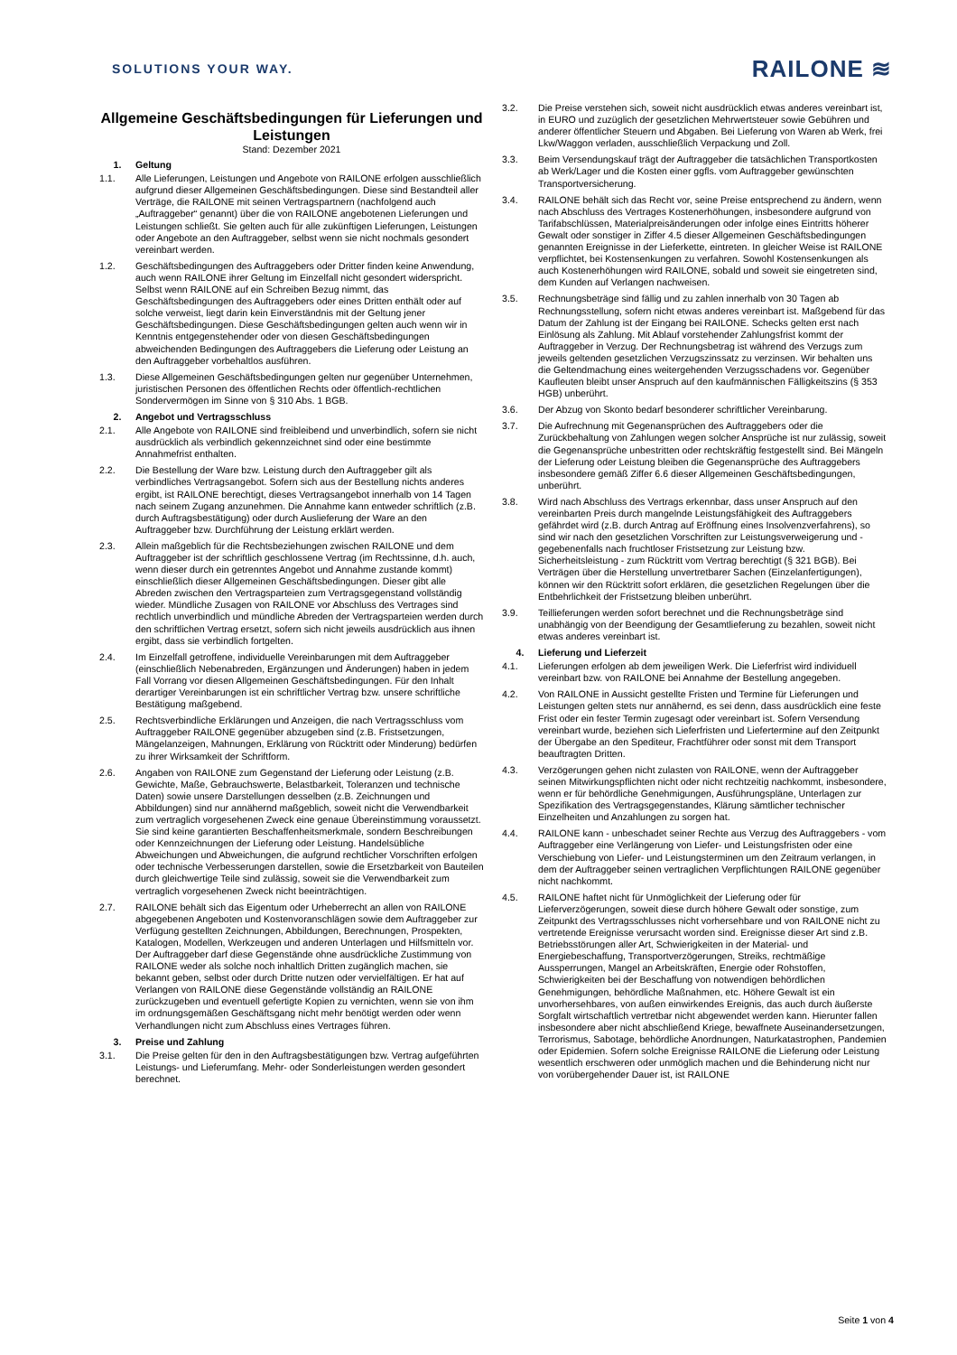SOLUTIONS YOUR WAY.
RAILONE ≋
Allgemeine Geschäftsbedingungen für Lieferungen und Leistungen
Stand: Dezember 2021
1. Geltung
1.1. Alle Lieferungen, Leistungen und Angebote von RAILONE erfolgen ausschließlich aufgrund dieser Allgemeinen Geschäftsbedingungen. Diese sind Bestandteil aller Verträge, die RAILONE mit seinen Vertragspartnern (nachfolgend auch „Auftraggeber“ genannt) über die von RAILONE angebotenen Lieferungen und Leistungen schließt. Sie gelten auch für alle zukünftigen Lieferungen, Leistungen oder Angebote an den Auftraggeber, selbst wenn sie nicht nochmals gesondert vereinbart werden.
1.2. Geschäftsbedingungen des Auftraggebers oder Dritter finden keine Anwendung, auch wenn RAILONE ihrer Geltung im Einzelfall nicht gesondert widerspricht. Selbst wenn RAILONE auf ein Schreiben Bezug nimmt, das Geschäftsbedingungen des Auftraggebers oder eines Dritten enthält oder auf solche verweist, liegt darin kein Einverständnis mit der Geltung jener Geschäftsbedingungen. Diese Geschäftsbedingungen gelten auch wenn wir in Kenntnis entgegenstehender oder von diesen Geschäftsbedingungen abweichenden Bedingungen des Auftraggebers die Lieferung oder Leistung an den Auftraggeber vorbehaltlos ausführen.
1.3. Diese Allgemeinen Geschäftsbedingungen gelten nur gegenüber Unternehmen, juristischen Personen des öffentlichen Rechts oder öffentlich-rechtlichen Sondervermögen im Sinne von § 310 Abs. 1 BGB.
2. Angebot und Vertragsschluss
2.1. Alle Angebote von RAILONE sind freibleibend und unverbindlich, sofern sie nicht ausdrücklich als verbindlich gekennzeichnet sind oder eine bestimmte Annahmefrist enthalten.
2.2. Die Bestellung der Ware bzw. Leistung durch den Auftraggeber gilt als verbindliches Vertragsangebot. Sofern sich aus der Bestellung nichts anderes ergibt, ist RAILONE berechtigt, dieses Vertragsangebot innerhalb von 14 Tagen nach seinem Zugang anzunehmen. Die Annahme kann entweder schriftlich (z.B. durch Auftragsbestätigung) oder durch Auslieferung der Ware an den Auftraggeber bzw. Durchführung der Leistung erklärt werden.
2.3. Allein maßgeblich für die Rechtsbeziehungen zwischen RAILONE und dem Auftraggeber ist der schriftlich geschlossene Vertrag (im Rechtssinne, d.h. auch, wenn dieser durch ein getrenntes Angebot und Annahme zustande kommt) einschließlich dieser Allgemeinen Geschäftsbedingungen. Dieser gibt alle Abreden zwischen den Vertragsparteien zum Vertragsgegenstand vollständig wieder. Mündliche Zusagen von RAILONE vor Abschluss des Vertrages sind rechtlich unverbindlich und mündliche Abreden der Vertragsparteien werden durch den schriftlichen Vertrag ersetzt, sofern sich nicht jeweils ausdrücklich aus ihnen ergibt, dass sie verbindlich fortgelten.
2.4. Im Einzelfall getroffene, individuelle Vereinbarungen mit dem Auftraggeber (einschließlich Nebenabreden, Ergänzungen und Änderungen) haben in jedem Fall Vorrang vor diesen Allgemeinen Geschäftsbedingungen. Für den Inhalt derartiger Vereinbarungen ist ein schriftlicher Vertrag bzw. unsere schriftliche Bestätigung maßgebend.
2.5. Rechtsverbindliche Erklärungen und Anzeigen, die nach Vertragsschluss vom Auftraggeber RAILONE gegenüber abzugeben sind (z.B. Fristsetzungen, Mängelanzeigen, Mahnungen, Erklärung von Rücktritt oder Minderung) bedürfen zu ihrer Wirksamkeit der Schriftform.
2.6. Angaben von RAILONE zum Gegenstand der Lieferung oder Leistung (z.B. Gewichte, Maße, Gebrauchswerte, Belastbarkeit, Toleranzen und technische Daten) sowie unsere Darstellungen desselben (z.B. Zeichnungen und Abbildungen) sind nur annähernd maßgeblich, soweit nicht die Verwendbarkeit zum vertraglich vorgesehenen Zweck eine genaue Übereinstimmung voraussetzt. Sie sind keine garantierten Beschaffenheitsmerkmale, sondern Beschreibungen oder Kennzeichnungen der Lieferung oder Leistung. Handelsübliche Abweichungen und Abweichungen, die aufgrund rechtlicher Vorschriften erfolgen oder technische Verbesserungen darstellen, sowie die Ersetzbarkeit von Bauteilen durch gleichwertige Teile sind zulässig, soweit sie die Verwendbarkeit zum vertraglich vorgesehenen Zweck nicht beeinträchtigen.
2.7. RAILONE behält sich das Eigentum oder Urheberrecht an allen von RAILONE abgegebenen Angeboten und Kostenvoranschlägen sowie dem Auftraggeber zur Verfügung gestellten Zeichnungen, Abbildungen, Berechnungen, Prospekten, Katalogen, Modellen, Werkzeugen und anderen Unterlagen und Hilfsmitteln vor. Der Auftraggeber darf diese Gegenstände ohne ausdrückliche Zustimmung von RAILONE weder als solche noch inhaltlich Dritten zugänglich machen, sie bekannt geben, selbst oder durch Dritte nutzen oder vervielfältigen. Er hat auf Verlangen von RAILONE diese Gegenstände vollständig an RAILONE zurückzugeben und eventuell gefertigte Kopien zu vernichten, wenn sie von ihm im ordnungsgemäßen Geschäftsgang nicht mehr benötigt werden oder wenn Verhandlungen nicht zum Abschluss eines Vertrages führen.
3. Preise und Zahlung
3.1. Die Preise gelten für den in den Auftragsbestätigungen bzw. Vertrag aufgeführten Leistungs- und Lieferumfang. Mehr- oder Sonderleistungen werden gesondert berechnet.
3.2. Die Preise verstehen sich, soweit nicht ausdrücklich etwas anderes vereinbart ist, in EURO und zuzüglich der gesetzlichen Mehrwertsteuer sowie Gebühren und anderer öffentlicher Steuern und Abgaben. Bei Lieferung von Waren ab Werk, frei Lkw/Waggon verladen, ausschließlich Verpackung und Zoll.
3.3. Beim Versendungskauf trägt der Auftraggeber die tatsächlichen Transportkosten ab Werk/Lager und die Kosten einer ggfls. vom Auftraggeber gewünschten Transportversicherung.
3.4. RAILONE behält sich das Recht vor, seine Preise entsprechend zu ändern, wenn nach Abschluss des Vertrages Kostenerhöhungen, insbesondere aufgrund von Tarifabschlüssen, Materialpreisänderungen oder infolge eines Eintritts höherer Gewalt oder sonstiger in Ziffer 4.5 dieser Allgemeinen Geschäftsbedingungen genannten Ereignisse in der Lieferkette, eintreten. In gleicher Weise ist RAILONE verpflichtet, bei Kostensenkungen zu verfahren. Sowohl Kostensenkungen als auch Kostenerhöhungen wird RAILONE, sobald und soweit sie eingetreten sind, dem Kunden auf Verlangen nachweisen.
3.5. Rechnungsbeträge sind fällig und zu zahlen innerhalb von 30 Tagen ab Rechnungsstellung, sofern nicht etwas anderes vereinbart ist. Maßgebend für das Datum der Zahlung ist der Eingang bei RAILONE. Schecks gelten erst nach Einlösung als Zahlung. Mit Ablauf vorstehender Zahlungsfrist kommt der Auftraggeber in Verzug. Der Rechnungsbetrag ist während des Verzugs zum jeweils geltenden gesetzlichen Verzugszinssatz zu verzinsen. Wir behalten uns die Geltendmachung eines weitergehenden Verzugsschadens vor. Gegenüber Kaufleuten bleibt unser Anspruch auf den kaufmännischen Fälligkeitszins (§ 353 HGB) unberührt.
3.6. Der Abzug von Skonto bedarf besonderer schriftlicher Vereinbarung.
3.7. Die Aufrechnung mit Gegenansprüchen des Auftraggebers oder die Zurückbehaltung von Zahlungen wegen solcher Ansprüche ist nur zulässig, soweit die Gegenansprüche unbestritten oder rechtskräftig festgestellt sind. Bei Mängeln der Lieferung oder Leistung bleiben die Gegenansprüche des Auftraggebers insbesondere gemäß Ziffer 6.6 dieser Allgemeinen Geschäftsbedingungen, unberührt.
3.8. Wird nach Abschluss des Vertrags erkennbar, dass unser Anspruch auf den vereinbarten Preis durch mangelnde Leistungsfähigkeit des Auftraggebers gefährdet wird (z.B. durch Antrag auf Eröffnung eines Insolvenzverfahrens), so sind wir nach den gesetzlichen Vorschriften zur Leistungsverweigerung und - gegebenenfalls nach fruchtloser Fristsetzung zur Leistung bzw. Sicherheitsleistung - zum Rücktritt vom Vertrag berechtigt (§ 321 BGB). Bei Verträgen über die Herstellung unvertretbarer Sachen (Einzelanfertigungen), können wir den Rücktritt sofort erklären, die gesetzlichen Regelungen über die Entbehrlichkeit der Fristsetzung bleiben unberührt.
3.9. Teillieferungen werden sofort berechnet und die Rechnungsbeträge sind unabhängig von der Beendigung der Gesamtlieferung zu bezahlen, soweit nicht etwas anderes vereinbart ist.
4. Lieferung und Lieferzeit
4.1. Lieferungen erfolgen ab dem jeweiligen Werk. Die Lieferfrist wird individuell vereinbart bzw. von RAILONE bei Annahme der Bestellung angegeben.
4.2. Von RAILONE in Aussicht gestellte Fristen und Termine für Lieferungen und Leistungen gelten stets nur annähernd, es sei denn, dass ausdrücklich eine feste Frist oder ein fester Termin zugesagt oder vereinbart ist. Sofern Versendung vereinbart wurde, beziehen sich Lieferfristen und Liefertermine auf den Zeitpunkt der Übergabe an den Spediteur, Frachtführer oder sonst mit dem Transport beauftragten Dritten.
4.3. Verzögerungen gehen nicht zulasten von RAILONE, wenn der Auftraggeber seinen Mitwirkungspflichten nicht oder nicht rechtzeitig nachkommt, insbesondere, wenn er für behördliche Genehmigungen, Ausführungspläne, Unterlagen zur Spezifikation des Vertragsgegenstandes, Klärung sämtlicher technischer Einzelheiten und Anzahlungen zu sorgen hat.
4.4. RAILONE kann - unbeschadet seiner Rechte aus Verzug des Auftraggebers - vom Auftraggeber eine Verlängerung von Liefer- und Leistungsfristen oder eine Verschiebung von Liefer- und Leistungsterminen um den Zeitraum verlangen, in dem der Auftraggeber seinen vertraglichen Verpflichtungen RAILONE gegenüber nicht nachkommt.
4.5. RAILONE haftet nicht für Unmöglichkeit der Lieferung oder für Lieferverzögerungen, soweit diese durch höhere Gewalt oder sonstige, zum Zeitpunkt des Vertragsschlusses nicht vorhersehbare und von RAILONE nicht zu vertretende Ereignisse verursacht worden sind. Ereignisse dieser Art sind z.B. Betriebsstörungen aller Art, Schwierigkeiten in der Material- und Energiebeschaffung, Transportverzögerungen, Streiks, rechtmäßige Aussperrungen, Mangel an Arbeitskräften, Energie oder Rohstoffen, Schwierigkeiten bei der Beschaffung von notwendigen behördlichen Genehmigungen, behördliche Maßnahmen, etc. Höhere Gewalt ist ein unvorhersehbares, von außen einwirkendes Ereignis, das auch durch äußerste Sorgfalt wirtschaftlich vertretbar nicht abgewendet werden kann. Hierunter fallen insbesondere aber nicht abschließend Kriege, bewaffnete Auseinandersetzungen, Terrorismus, Sabotage, behördliche Anordnungen, Naturkatastrophen, Pandemien oder Epidemien. Sofern solche Ereignisse RAILONE die Lieferung oder Leistung wesentlich erschweren oder unmöglich machen und die Behinderung nicht nur von vorübergehender Dauer ist, ist RAILONE
Seite 1 von 4